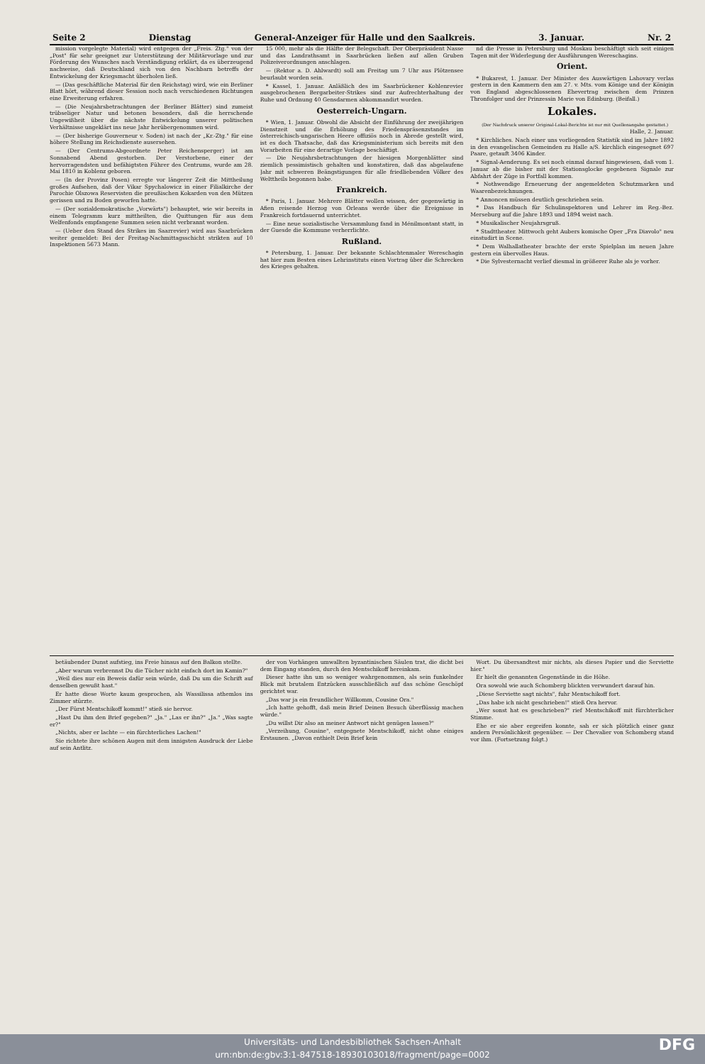Seite 2 Dienstag General-Anzeiger für Halle und den Saalkreis. 3. Januar. Nr. 2
mission vorgelegte Material) wird entgegen der „Freis. Ztg." von der „Post" für sehr geeignet zur Unterstützung der Militärvorlage und zur Förderung des Wunsches nach Verständigung erklärt, da es überzeugend nachweise, daß Deutschland sich von den Nachbarn betreffs der Entwickelung der Kriegsmacht überholen ließ.
— (Das geschäftliche Material für den Reichstag) wird, wie ein Berliner Blatt hört, während dieser Session noch nach verschiedenen Richtungen eine Erweiterung erfahren.
— (Die Neujahrsbetrachtungen der Berliner Blätter) sind zumeist trübseliger Natur und betonen besonders, daß die herrschende Ungewißheit über die nächste Entwickelung unserer politischen Verhältnisse ungeklärt ins neue Jahr herübergenommen wird.
— (Der bisherige Gouverneur v. Soden) ist nach der „Kr.-Ztg." für eine höhere Stellung im Reichsdienste ausersehen.
— (Der Centrums-Abgeordnete Peter Reichensperger) ist am Sonnabend Abend gestorben. Der Verstorbene, einer der hervorragendsten und befähigtsten Führer des Centrums, wurde am 28. Mai 1810 in Koblenz geboren.
— (In der Provinz Posen) erregte vor längerer Zeit die Mittheilung großes Aufsehen, daß der Vikar Spychalowicz in einer Filialkirche der Parochie Olszowa Reservisten die preußischen Kokarden von den Mützen gerissen und zu Boden geworfen hatte.
— (Der sozialdemokratische „Vorwärts") behauptet, wie wir bereits in einem Telegramm kurz mittheilten, die Quittungen für aus dem Welfenfonds empfangene Summen seien nicht verbrannt worden.
— (Ueber den Stand des Strikes im Saarrevier) wird aus Saarbrücken weiter gemeldet: Bei der Freitag-Nachmittagsschicht strikten auf 10 Inspektionen 5673 Mann.
15 000, mehr als die Hälfte der Belegschaft. Der Oberpräsident Nasse und das Landrathsamt in Saarbrücken ließen auf allen Gruben Polizeiverordnungen anschlagen.
— (Rektor a. D. Ahlwardt) soll am Freitag um 7 Uhr aus Plötzensee beurlaubt worden sein.
* Kassel, 1. Januar. Anläßlich des im Saarbrückener Kohlenrevier ausgebrochenen Bergarbeiter-Strikes sind zur Aufrechterhaltung der Ruhe und Ordnung 40 Gensdarmen abkommandirt worden.
Oesterreich-Ungarn.
* Wien, 1. Januar. Obwohl die Absicht der Einführung der zweijährigen Dienstzeit und die Erhöhung des Friedenspräsenzstandes im österreichisch-ungarischen Heere offiziös noch in Abrede gestellt wird, ist es doch Thatsache, daß das Kriegsministerium sich bereits mit den Vorarbeiten für eine derartige Vorlage beschäftigt.
— Die Neujahrsbetrachtungen der hiesigen Morgenblätter sind ziemlich pessimistisch gehalten und konstatiren, daß das abgelaufene Jahr mit schweren Beängstigungen für alle friedliebenden Völker des Welttheils begonnen habe.
Frankreich.
* Paris, 1. Januar. Mehrere Blätter wollen wissen, der gegenwärtig in Afien reisende Herzog von Orleans werde über die Ereignisse in Frankreich fortdauernd unterrichtet.
— Eine neue sozialistische Versammlung fand in Ménilmontant statt, in der Guesde die Kommune verherrlichte.
Rußland.
* Petersburg, 1. Januar. Der bekannte Schlachtenmaler Wereschagin hat hier zum Besten eines Lehrinstituts einen Vortrag über die Schrecken des Krieges gehalten.
nd die Presse in Petersburg und Moskau beschäftigt sich seit einigen Tagen mit der Widerlegung der Ausführungen Wereschagins.
Orient.
* Bukarest, 1. Januar. Der Minister des Auswärtigen Lahovary verlas gestern in den Kammern den am 27. v. Mts. vom Könige und der Königin von England abgeschlossenen Ehevertrag zwischen dem Prinzen Thronfolger und der Prinzessin Marie von Edinburg. (Beifall.)
Lokales.
(Der Nachdruck unserer Original-Lokal-Berichte ist nur mit Quellenangabe gestattet.)
Halle, 2. Januar.
* Kirchliches. Nach einer uns vorliegenden Statistik sind im Jahre 1892 in den evangelischen Gemeinden zu Halle a/S. kirchlich eingesegnet 697 Paare, getauft 3406 Kinder.
* Signal-Aenderung. Es sei noch einmal darauf hingewiesen, daß vom 1. Januar ab die bisher mit der Stationsglocke gegebenen Signale zur Abfahrt der Züge in Fortfall kommen.
* Nothwendige Erneuerung der angemeldeten Schutzmarken und Waarenbezeichnungen.
* Annoncen müssen deutlich geschrieben sein.
* Das Handbuch für Schulinspektoren und Lehrer im Reg.-Bez. Merseburg auf die Jahre 1893 und 1894 weist nach.
* Musikalischer Neujahrsgruß.
* Stadttheater. Mittwoch geht Aubers komische Oper „Fra Diavolo" neu einstudirt in Scene.
* Dem Walhallatheater brachte der erste Spielplan im neuen Jahre gestern ein übervolles Haus.
* Die Sylvesternacht verlief diesmal in größerer Ruhe als je vorher.
betäubender Dunst aufstieg, ins Freie hinaus auf den Balkon stellte.
„Aber warum verbrennst Du die Tücher nicht einfach dort im Kamin?"
„Weil dies nur ein Beweis dafür sein würde, daß Du um die Schrift auf denselben gewußt hast."
Er hatte diese Worte kaum gesprochen, als Wassilissa athemlos ins Zimmer stürzte.
„Der Fürst Mentschikoff kommt!" stieß sie hervor.
„Hast Du ihm den Brief gegeben?" „Ja." „Las er ihn?" „Ja." „Was sagte er?"
„Nichts, aber er lachte — ein fürchterliches Lachen!"
Sie richtete ihre schönen Augen mit dem innigsten Ausdruck der Liebe auf sein Antlitz.
der von Vorhängen umwallten byzantinischen Säulen trat, die dicht bei dem Eingang standen, durch den Mentschikoff hereinkam.
Dieser hatte ihn um so weniger wahrgenommen, als sein funkelnder Blick mit brutalem Entzücken ausschließlich auf das schöne Geschöpf gerichtet war.
„Das war ja ein freundlicher Willkomm, Cousine Ora."
„Ich hatte gehofft, daß mein Brief Deinen Besuch überflüssig machen würde."
„Du willst Dir also an meiner Antwort nicht genügen lassen?"
„Verzeihung, Cousine", entgegnete Mentschikoff, nicht ohne einiges Erstaunen. „Davon enthielt Dein Brief kein
Wort. Du übersandtest mir nichts, als dieses Papier und die Serviette hier."
Er hielt die genannten Gegenstände in die Höhe.
Ora sowohl wie auch Schomberg blickten verwundert darauf hin.
„Diese Serviette sagt nichts", fuhr Mentschikoff fort.
„Das habe ich nicht geschrieben!" stieß Ora hervor.
„Wer sonst hat es geschrieben?" rief Mentschikoff mit fürchterlicher Stimme.
Ehe er sie aber ergreifen konnte, sah er sich plötzlich einer ganz andern Persönlichkeit gegenüber. — Der Chevalier von Schomberg stand vor ihm. (Fortsetzung folgt.)
Universitäts- und Landesbibliothek Sachsen-Anhalt
urn:nbn:de:gbv:3:1-847518-18930103018/fragment/page=0002
DFG